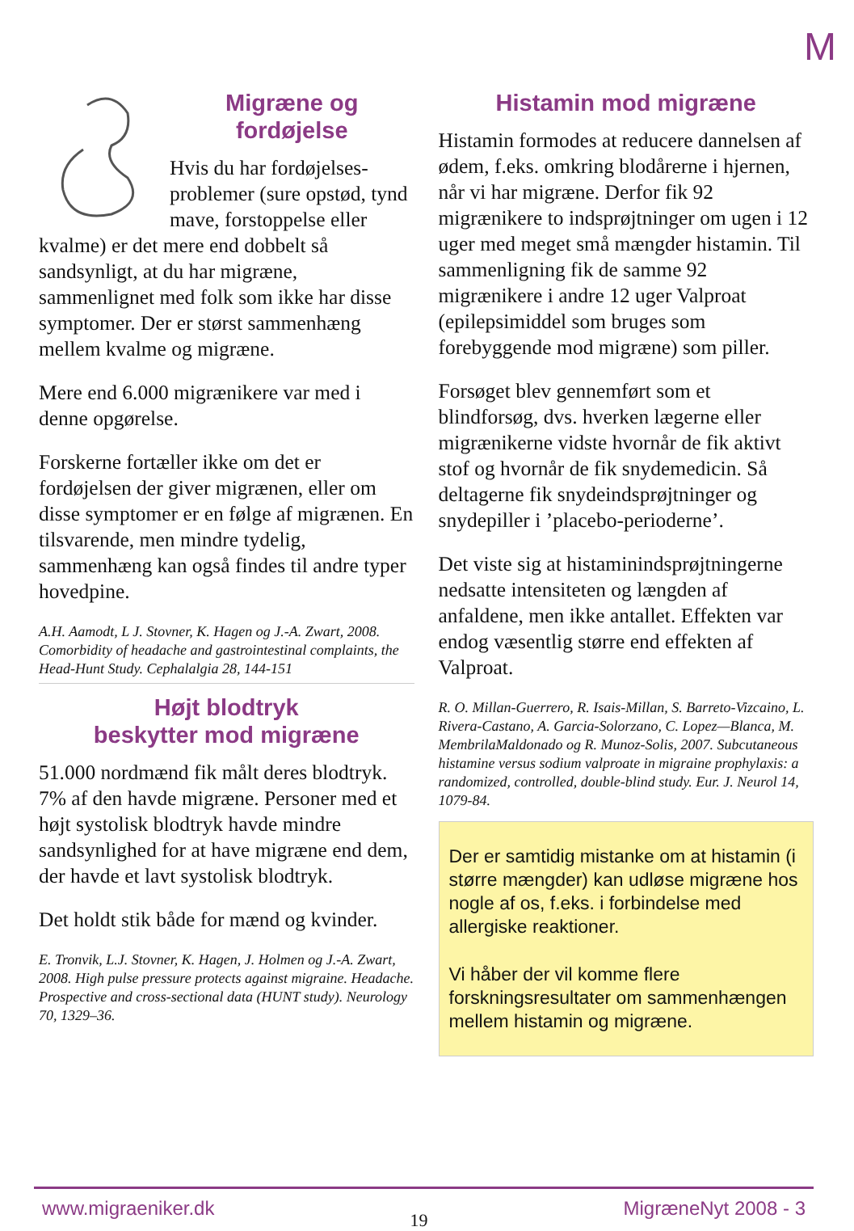M
Migræne og fordøjelse
Hvis du har fordøjelses-problemer (sure opstød, tynd mave, forstoppelse eller kvalme) er det mere end dobbelt så sandsynligt, at du har migræne, sammenlignet med folk som ikke har disse symptomer. Der er størst sammenhæng mellem kvalme og migræne.
Mere end 6.000 migrænikere var med i denne opgørelse.
Forskerne fortæller ikke om det er fordøjelsen der giver migrænen, eller om disse symptomer er en følge af migrænen. En tilsvarende, men mindre tydelig, sammenhæng kan også findes til andre typer hovedpine.
A.H. Aamodt, L J. Stovner, K. Hagen og J.-A. Zwart, 2008. Comorbidity of headache and gastrointestinal complaints, the Head-Hunt Study. Cephalalgia 28, 144-151
Højt blodtryk
beskytter mod migræne
51.000 nordmænd fik målt deres blodtryk. 7% af den havde migræne. Personer med et højt systolisk blodtryk havde mindre sandsynlighed for at have migræne end dem, der havde et lavt systolisk blodtryk.
Det holdt stik både for mænd og kvinder.
E. Tronvik, L.J. Stovner, K. Hagen, J. Holmen og J.-A. Zwart, 2008. High pulse pressure protects against migraine. Headache. Prospective and cross-sectional data (HUNT study). Neurology 70, 1329–36.
Histamin mod migræne
Histamin formodes at reducere dannelsen af ødem, f.eks. omkring blodårerne i hjernen, når vi har migræne. Derfor fik 92 migrænikere to indsprøjtninger om ugen i 12 uger med meget små mængder histamin. Til sammenligning fik de samme 92 migrænikere i andre 12 uger Valproat (epilepsimiddel som bruges som forebyggende mod migræne) som piller.
Forsøget blev gennemført som et blindforsøg, dvs. hverken lægerne eller migrænikerne vidste hvornår de fik aktivt stof og hvornår de fik snydemedicin. Så deltagerne fik snydeindsprøjtninger og snydepiller i ’placebo-perioderne’.
Det viste sig at histaminindsprøjtningerne nedsatte intensiteten og længden af anfaldene, men ikke antallet. Effekten var endog væsentlig større end effekten af Valproat.
R. O. Millan-Guerrero, R. Isais-Millan, S. Barreto-Vizcaino, L. Rivera-Castano, A. Garcia-Solorzano, C. Lopez—Blanca, M. MembrilaMaldonado og R. Munoz-Solis, 2007. Subcutaneous histamine versus sodium valproate in migraine prophylaxis: a randomized, controlled, double-blind study. Eur. J. Neurol 14, 1079-84.
Der er samtidig mistanke om at histamin (i større mængder) kan udløse migræne hos nogle af os, f.eks. i forbindelse med allergiske reaktioner.
Vi håber der vil komme flere forskningsresultater om sammenhængen mellem histamin og migræne.
www.migraeniker.dk 19 MigræneNyt 2008 - 3